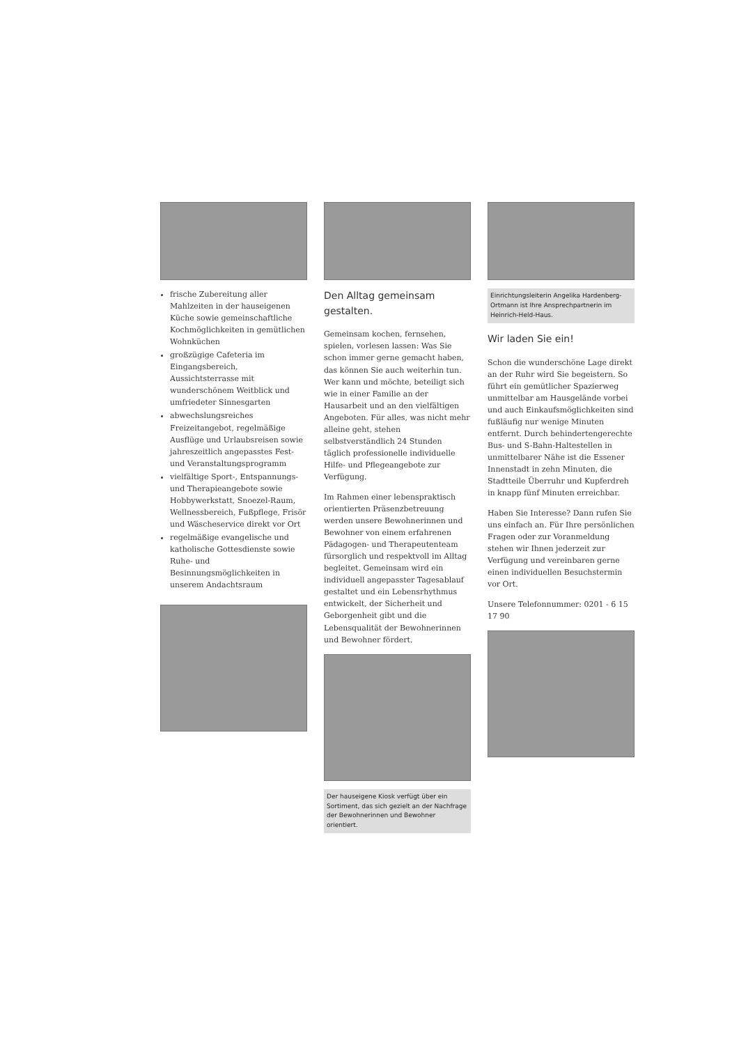frische Zubereitung aller Mahlzeiten in der hauseigenen Küche sowie gemeinschaftliche Kochmöglichkeiten in gemütlichen Wohnküchen
großzügige Cafeteria im Eingangsbereich, Aussichtsterrasse mit wunderschönem Weitblick und umfriedeter Sinnesgarten
abwechslungsreiches Freizeitangebot, regelmäßige Ausflüge und Urlaubsreisen sowie jahreszeitlich angepasstes Fest- und Veranstaltungsprogramm
vielfältige Sport-, Entspannungs- und Therapieangebote sowie Hobbywerkstatt, Snoezel-Raum, Wellnessbereich, Fußpflege, Frisör und Wäscheservice direkt vor Ort
regelmäßige evangelische und katholische Gottesdienste sowie Ruhe- und Besinnungsmöglichkeiten in unserem Andachtsraum
Den Alltag gemeinsam gestalten.
Gemeinsam kochen, fernsehen, spielen, vorlesen lassen: Was Sie schon immer gerne gemacht haben, das können Sie auch weiterhin tun. Wer kann und möchte, beteiligt sich wie in einer Familie an der Hausarbeit und an den vielfältigen Angeboten. Für alles, was nicht mehr alleine geht, stehen selbstverständlich 24 Stunden täglich professionelle individuelle Hilfe- und Pflegeangebote zur Verfügung.
Im Rahmen einer lebenspraktisch orientierten Präsenzbetreuung werden unsere Bewohnerinnen und Bewohner von einem erfahrenen Pädagogen- und Therapeutenteam fürsorglich und respektvoll im Alltag begleitet. Gemeinsam wird ein individuell angepasster Tagesablauf gestaltet und ein Lebensrhythmus entwickelt, der Sicherheit und Geborgenheit gibt und die Lebensqualität der Bewohnerinnen und Bewohner fördert.
Der hauseigene Kiosk verfügt über ein Sortiment, das sich gezielt an der Nachfrage der Bewohnerinnen und Bewohner orientiert.
Einrichtungsleiterin Angelika Hardenberg-Ortmann ist Ihre Ansprechpartnerin im Heinrich-Held-Haus.
Wir laden Sie ein!
Schon die wunderschöne Lage direkt an der Ruhr wird Sie begeistern. So führt ein gemütlicher Spazierweg unmittelbar am Hausgelände vorbei und auch Einkaufsmöglichkeiten sind fußläufig nur wenige Minuten entfernt. Durch behindertengerechte Bus- und S-Bahn-Haltestellen in unmittelbarer Nähe ist die Essener Innenstadt in zehn Minuten, die Stadtteile Überruhr und Kupferdreh in knapp fünf Minuten erreichbar.
Haben Sie Interesse? Dann rufen Sie uns einfach an. Für Ihre persönlichen Fragen oder zur Voranmeldung stehen wir Ihnen jederzeit zur Verfügung und vereinbaren gerne einen individuellen Besuchstermin vor Ort.
Unsere Telefonnummer: 0201 - 6 15 17 90